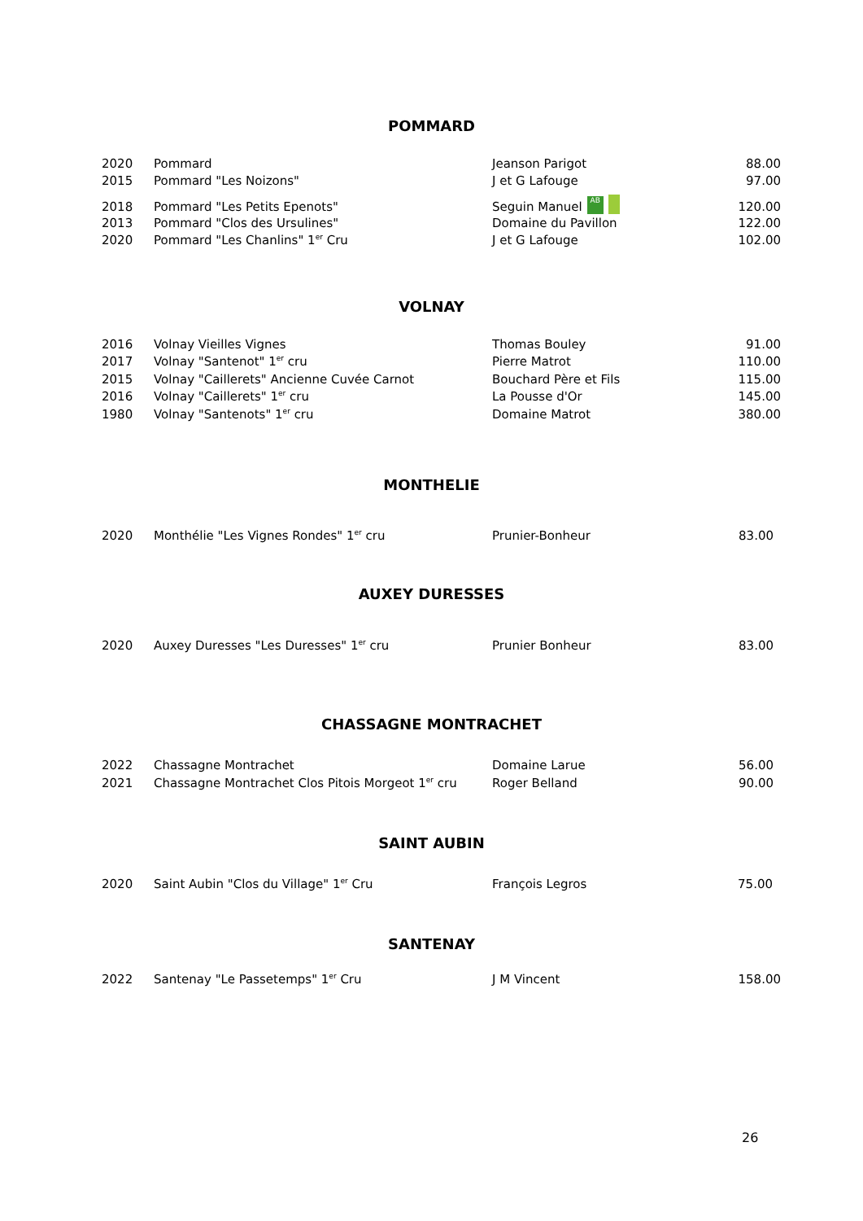POMMARD
| 2020 | Pommard | Jeanson Parigot | 88.00 |
| 2015 | Pommard "Les Noizons" | J et G Lafouge | 97.00 |
| 2018 | Pommard "Les Petits Epenots" | Seguin Manuel AB | 120.00 |
| 2013 | Pommard "Clos des Ursulines" | Domaine du Pavillon | 122.00 |
| 2020 | Pommard "Les Chanlins" 1<sup>er</sup> Cru | J et G Lafouge | 102.00 |
VOLNAY
| 2016 | Volnay Vieilles Vignes | Thomas Bouley | 91.00 |
| 2017 | Volnay "Santenot" 1<sup>er</sup> cru | Pierre Matrot | 110.00 |
| 2015 | Volnay "Caillerets" Ancienne Cuvée Carnot | Bouchard Père et Fils | 115.00 |
| 2016 | Volnay "Caillerets" 1<sup>er</sup> cru | La Pousse d'Or | 145.00 |
| 1980 | Volnay "Santenots" 1<sup>er</sup> cru | Domaine Matrot | 380.00 |
MONTHELIE
| 2020 | Monthélie "Les Vignes Rondes" 1<sup>er</sup> cru | Prunier-Bonheur | 83.00 |
AUXEY DURESSES
| 2020 | Auxey Duresses "Les Duresses" 1<sup>er</sup> cru | Prunier Bonheur | 83.00 |
CHASSAGNE MONTRACHET
| 2022 | Chassagne Montrachet | Domaine Larue | 56.00 |
| 2021 | Chassagne Montrachet Clos Pitois Morgeot 1<sup>er</sup> cru | Roger Belland | 90.00 |
SAINT AUBIN
| 2020 | Saint Aubin "Clos du Village" 1<sup>er</sup> Cru | François Legros | 75.00 |
SANTENAY
| 2022 | Santenay "Le Passetemps" 1<sup>er</sup> Cru | J M Vincent | 158.00 |
26